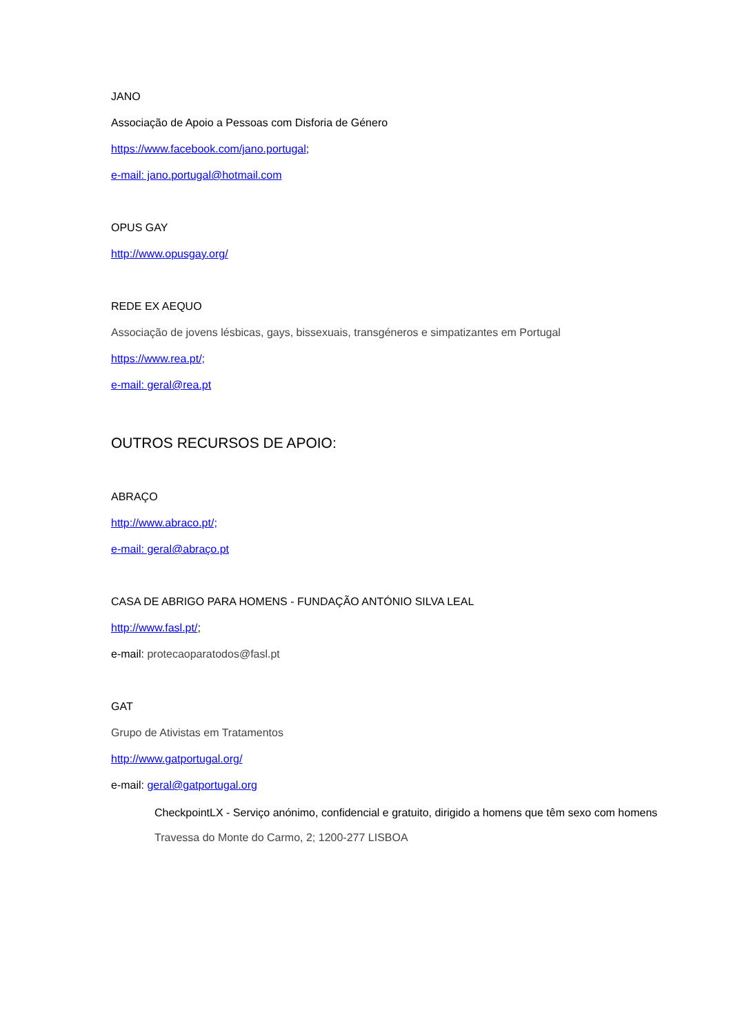JANO
Associação de Apoio a Pessoas com Disforia de Género
https://www.facebook.com/jano.portugal;
e-mail: jano.portugal@hotmail.com
OPUS GAY
http://www.opusgay.org/
REDE EX AEQUO
Associação de jovens lésbicas, gays, bissexuais, transgéneros e simpatizantes em Portugal
https://www.rea.pt/;
e-mail: geral@rea.pt
OUTROS RECURSOS DE APOIO:
ABRAÇO
http://www.abraco.pt/;
e-mail: geral@abraço.pt
CASA DE ABRIGO PARA HOMENS - FUNDAÇÃO ANTÓNIO SILVA LEAL
http://www.fasl.pt/;
e-mail: protecaoparatodos@fasl.pt
GAT
Grupo de Ativistas em Tratamentos
http://www.gatportugal.org/
e-mail: geral@gatportugal.org
CheckpointLX - Serviço anónimo, confidencial e gratuito, dirigido a homens que têm sexo com homens
Travessa do Monte do Carmo, 2; 1200-277 LISBOA